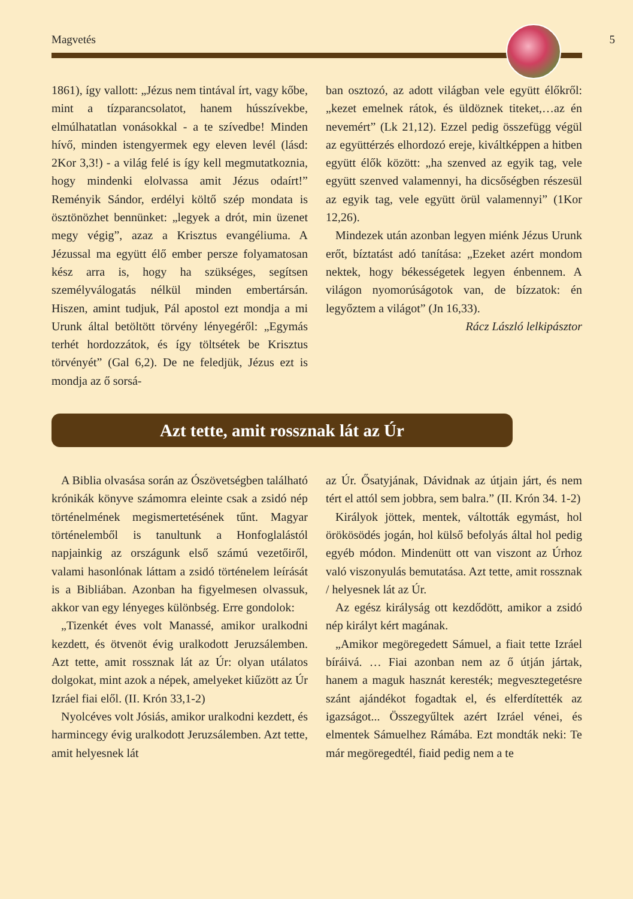Magvetés 5
1861), így vallott: „Jézus nem tintával írt, vagy kőbe, mint a tízparancsolatot, hanem hússzívekbe, elmúlhatatlan vonásokkal - a te szívedbe! Minden hívő, minden istengyermek egy eleven levél (lásd: 2Kor 3,3!) - a világ felé is így kell megmutatkoznia, hogy mindenki elolvassa amit Jézus odaírt!” Reményik Sándor, erdélyi költő szép mondata is ösztönözhet bennünket: „legyek a drót, min üzenet megy végig”, azaz a Krisztus evangéliuma. A Jézussal ma együtt élő ember persze folyamatosan kész arra is, hogy ha szükséges, segítsen személyválogatás nélkül minden embertársán. Hiszen, amint tudjuk, Pál apostol ezt mondja a mi Urunk által betöltött törvény lényegéről: „Egymás terhét hordozzátok, és így töltsétek be Krisztus törvényét” (Gal 6,2). De ne feledjük, Jézus ezt is mondja az ő sorsá-
ban osztozó, az adott világban vele együtt élőkről: „kezet emelnek rátok, és üldöznek titeket,…az én nevemért” (Lk 21,12). Ezzel pedig összefügg végül az együttérzés elhordozó ereje, kiváltképpen a hitben együtt élők között: „ha szenved az egyik tag, vele együtt szenved valamennyi, ha dicsőségben részesül az egyik tag, vele együtt örül valamennyi” (1Kor 12,26).
Mindezek után azonban legyen miénk Jézus Urunk erőt, bíztatást adó tanítása: „Ezeket azért mondom nektek, hogy békességetek legyen énbennem. A világon nyomorúságotok van, de bízzatok: én legyőztem a világot” (Jn 16,33).
Rácz László lelkipásztor
Azt tette, amit rossznak lát az Úr
A Biblia olvasása során az Ószövetségben található krónikák könyve számomra eleinte csak a zsidó nép történelmének megismertetésének tűnt. Magyar történelemből is tanultunk a Honfoglalástól napjainkig az országunk első számú vezetőiről, valami hasonlónak láttam a zsidó történelem leírását is a Bibliában. Azonban ha figyelmesen olvassuk, akkor van egy lényeges különbség. Erre gondolok:
„Tizenkét éves volt Manassé, amikor uralkodni kezdett, és ötvenöt évig uralkodott Jeruzsálemben. Azt tette, amit rossznak lát az Úr: olyan utálatos dolgokat, mint azok a népek, amelyeket kiűzött az Úr Izráel fiai elől. (II. Krón 33,1-2)
Nyolcéves volt Jósiás, amikor uralkodni kezdett, és harmincegy évig uralkodott Jeruzsálemben. Azt tette, amit helyesnek lát
az Úr. Ősatyjának, Dávidnak az útjain járt, és nem tért el attól sem jobbra, sem balra.” (II. Krón 34. 1-2)
Királyok jöttek, mentek, váltották egymást, hol örökösödés jogán, hol külső befolyás által hol pedig egyéb módon. Mindenütt ott van viszont az Úrhoz való viszonyulás bemutatása. Azt tette, amit rossznak / helyesnek lát az Úr.
Az egész királyság ott kezdődött, amikor a zsidó nép királyt kért magának.
„Amikor megöregedett Sámuel, a fiait tette Izráel bíráivá. … Fiai azonban nem az ő útján jártak, hanem a maguk hasznát keresték; megvesztegetésre szánt ajándékot fogadtak el, és elferdítették az igazságot... Összegyűltek azért Izráel vénei, és elmentek Sámuelhez Rámába. Ezt mondták neki: Te már megöregedtél, fiaid pedig nem a te